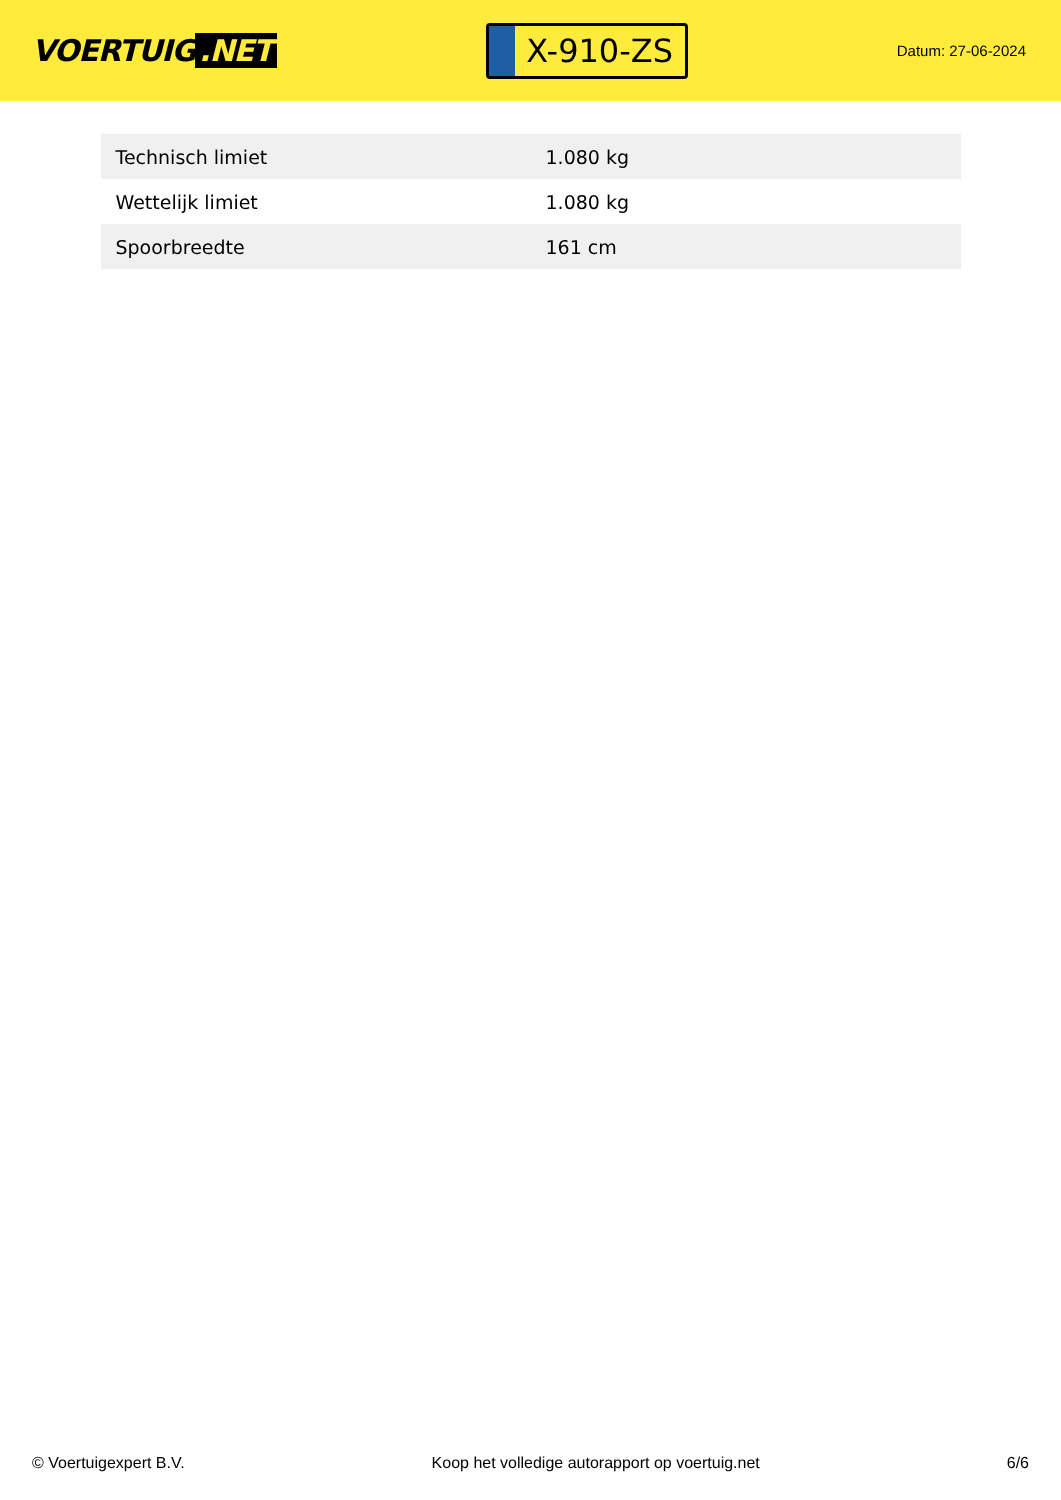VOERTUIG.NET
X-910-ZS
Datum: 27-06-2024
| Technisch limiet | 1.080 kg |
| Wettelijk limiet | 1.080 kg |
| Spoorbreedte | 161 cm |
© Voertuigexpert B.V. Koop het volledige autorapport op voertuig.net 6/6